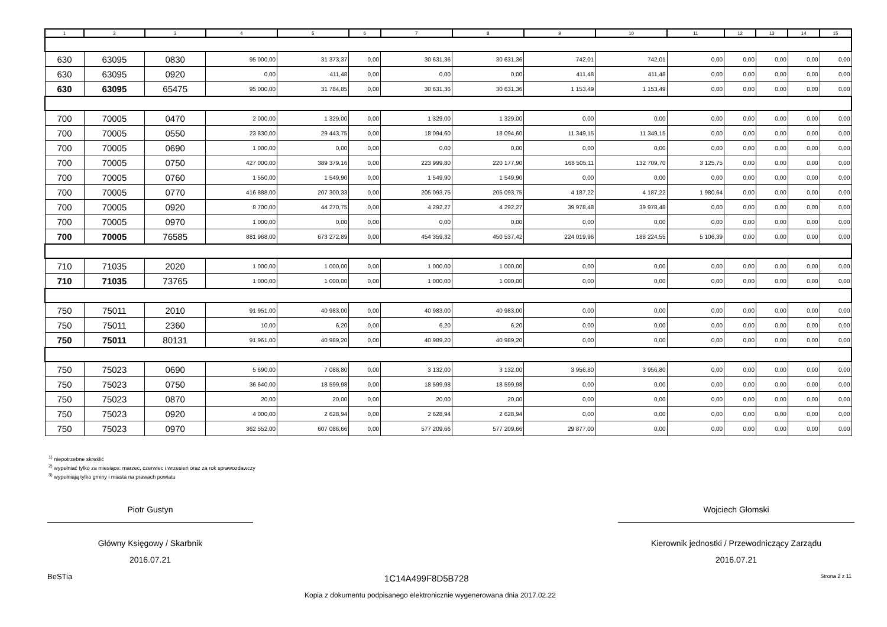| 1 | 2 | 3 | 4 | 5 | 6 | 7 | 8 | 9 | 10 | 11 | 12 | 13 | 14 | 15 |
| --- | --- | --- | --- | --- | --- | --- | --- | --- | --- | --- | --- | --- | --- | --- |
| 630 | 63095 | 0830 | 95 000,00 | 31 373,37 | 0,00 | 30 631,36 | 30 631,36 | 742,01 | 742,01 | 0,00 | 0,00 | 0,00 | 0,00 | 0,00 |
| 630 | 63095 | 0920 | 0,00 | 411,48 | 0,00 | 0,00 | 0,00 | 411,48 | 411,48 | 0,00 | 0,00 | 0,00 | 0,00 | 0,00 |
| 630 | 63095 | 65475 | 95 000,00 | 31 784,85 | 0,00 | 30 631,36 | 30 631,36 | 1 153,49 | 1 153,49 | 0,00 | 0,00 | 0,00 | 0,00 | 0,00 |
| 700 | 70005 | 0470 | 2 000,00 | 1 329,00 | 0,00 | 1 329,00 | 1 329,00 | 0,00 | 0,00 | 0,00 | 0,00 | 0,00 | 0,00 | 0,00 |
| 700 | 70005 | 0550 | 23 830,00 | 29 443,75 | 0,00 | 18 094,60 | 18 094,60 | 11 349,15 | 11 349,15 | 0,00 | 0,00 | 0,00 | 0,00 | 0,00 |
| 700 | 70005 | 0690 | 1 000,00 | 0,00 | 0,00 | 0,00 | 0,00 | 0,00 | 0,00 | 0,00 | 0,00 | 0,00 | 0,00 | 0,00 |
| 700 | 70005 | 0750 | 427 000,00 | 389 379,16 | 0,00 | 223 999,80 | 220 177,90 | 168 505,11 | 132 709,70 | 3 125,75 | 0,00 | 0,00 | 0,00 | 0,00 |
| 700 | 70005 | 0760 | 1 550,00 | 1 549,90 | 0,00 | 1 549,90 | 1 549,90 | 0,00 | 0,00 | 0,00 | 0,00 | 0,00 | 0,00 | 0,00 |
| 700 | 70005 | 0770 | 416 888,00 | 207 300,33 | 0,00 | 205 093,75 | 205 093,75 | 4 187,22 | 4 187,22 | 1 980,64 | 0,00 | 0,00 | 0,00 | 0,00 |
| 700 | 70005 | 0920 | 8 700,00 | 44 270,75 | 0,00 | 4 292,27 | 4 292,27 | 39 978,48 | 39 978,48 | 0,00 | 0,00 | 0,00 | 0,00 | 0,00 |
| 700 | 70005 | 0970 | 1 000,00 | 0,00 | 0,00 | 0,00 | 0,00 | 0,00 | 0,00 | 0,00 | 0,00 | 0,00 | 0,00 | 0,00 |
| 700 | 70005 | 76585 | 881 968,00 | 673 272,89 | 0,00 | 454 359,32 | 450 537,42 | 224 019,96 | 188 224,55 | 5 106,39 | 0,00 | 0,00 | 0,00 | 0,00 |
| 710 | 71035 | 2020 | 1 000,00 | 1 000,00 | 0,00 | 1 000,00 | 1 000,00 | 0,00 | 0,00 | 0,00 | 0,00 | 0,00 | 0,00 | 0,00 |
| 710 | 71035 | 73765 | 1 000,00 | 1 000,00 | 0,00 | 1 000,00 | 1 000,00 | 0,00 | 0,00 | 0,00 | 0,00 | 0,00 | 0,00 | 0,00 |
| 750 | 75011 | 2010 | 91 951,00 | 40 983,00 | 0,00 | 40 983,00 | 40 983,00 | 0,00 | 0,00 | 0,00 | 0,00 | 0,00 | 0,00 | 0,00 |
| 750 | 75011 | 2360 | 10,00 | 6,20 | 0,00 | 6,20 | 6,20 | 0,00 | 0,00 | 0,00 | 0,00 | 0,00 | 0,00 | 0,00 |
| 750 | 75011 | 80131 | 91 961,00 | 40 989,20 | 0,00 | 40 989,20 | 40 989,20 | 0,00 | 0,00 | 0,00 | 0,00 | 0,00 | 0,00 | 0,00 |
| 750 | 75023 | 0690 | 5 690,00 | 7 088,80 | 0,00 | 3 132,00 | 3 132,00 | 3 956,80 | 3 956,80 | 0,00 | 0,00 | 0,00 | 0,00 | 0,00 |
| 750 | 75023 | 0750 | 36 640,00 | 18 599,98 | 0,00 | 18 599,98 | 18 599,98 | 0,00 | 0,00 | 0,00 | 0,00 | 0,00 | 0,00 | 0,00 |
| 750 | 75023 | 0870 | 20,00 | 20,00 | 0,00 | 20,00 | 20,00 | 0,00 | 0,00 | 0,00 | 0,00 | 0,00 | 0,00 | 0,00 |
| 750 | 75023 | 0920 | 4 000,00 | 2 628,94 | 0,00 | 2 628,94 | 2 628,94 | 0,00 | 0,00 | 0,00 | 0,00 | 0,00 | 0,00 | 0,00 |
| 750 | 75023 | 0970 | 362 552,00 | 607 086,66 | 0,00 | 577 209,66 | 577 209,66 | 29 877,00 | 0,00 | 0,00 | 0,00 | 0,00 | 0,00 | 0,00 |
<sup>1)</sup> niepotrzebne skreślić
<sup>2)</sup> wypełniać tylko za miesiące: marzec, czerwiec i wrzesień oraz za rok sprawozdawczy
<sup>3)</sup> wypełniają tylko gminy i miasta na prawach powiatu
Piotr Gustyn
Główny Księgowy / Skarbnik
2016.07.21
Wojciech Głomski
Kierownik jednostki / Przewodniczący Zarządu
2016.07.21
BeSTia 1C14A499F8D5B728 Strona 2 z 11
Kopia z dokumentu podpisanego elektronicznie wygenerowana dnia 2017.02.22